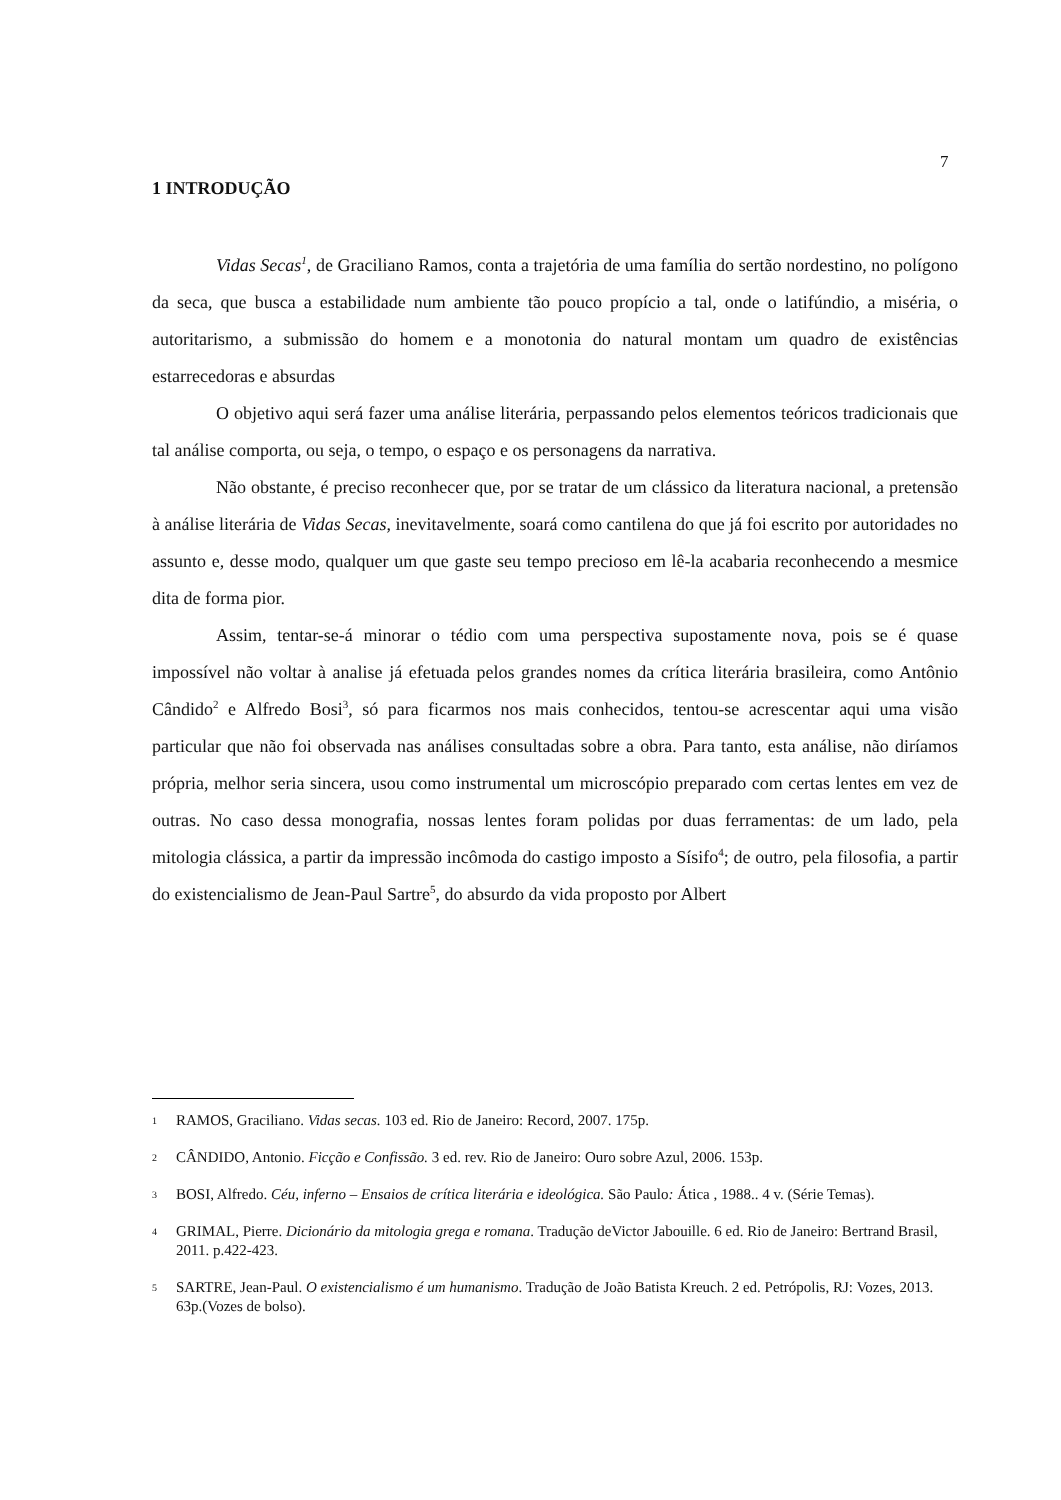7
1 INTRODUÇÃO
Vidas Secas<sup>1</sup>, de Graciliano Ramos, conta a trajetória de uma família do sertão nordestino, no polígono da seca, que busca a estabilidade num ambiente tão pouco propício a tal, onde o latifúndio, a miséria, o autoritarismo, a submissão do homem e a monotonia do natural montam um quadro de existências estarrecedoras e absurdas
O objetivo aqui será fazer uma análise literária, perpassando pelos elementos teóricos tradicionais que tal análise comporta, ou seja, o tempo, o espaço e os personagens da narrativa.
Não obstante, é preciso reconhecer que, por se tratar de um clássico da literatura nacional, a pretensão à análise literária de Vidas Secas, inevitavelmente, soará como cantilena do que já foi escrito por autoridades no assunto e, desse modo, qualquer um que gaste seu tempo precioso em lê-la acabaria reconhecendo a mesmice dita de forma pior.
Assim, tentar-se-á minorar o tédio com uma perspectiva supostamente nova, pois se é quase impossível não voltar à analise já efetuada pelos grandes nomes da crítica literária brasileira, como Antônio Cândido<sup>2</sup> e Alfredo Bosi<sup>3</sup>, só para ficarmos nos mais conhecidos, tentou-se acrescentar aqui uma visão particular que não foi observada nas análises consultadas sobre a obra. Para tanto, esta análise, não diríamos própria, melhor seria sincera, usou como instrumental um microscópio preparado com certas lentes em vez de outras. No caso dessa monografia, nossas lentes foram polidas por duas ferramentas: de um lado, pela mitologia clássica, a partir da impressão incômoda do castigo imposto a Sísifo<sup>4</sup>; de outro, pela filosofia, a partir do existencialismo de Jean-Paul Sartre<sup>5</sup>, do absurdo da vida proposto por Albert
1 RAMOS, Graciliano. Vidas secas. 103 ed. Rio de Janeiro: Record, 2007. 175p.
2 CÂNDIDO, Antonio. Ficção e Confissão. 3 ed. rev. Rio de Janeiro: Ouro sobre Azul, 2006. 153p.
3 BOSI, Alfredo. Céu, inferno – Ensaios de crítica literária e ideológica. São Paulo: Ática , 1988.. 4 v. (Série Temas).
4 GRIMAL, Pierre. Dicionário da mitologia grega e romana. Tradução deVictor Jabouille. 6 ed. Rio de Janeiro: Bertrand Brasil, 2011. p.422-423.
5 SARTRE, Jean-Paul. O existencialismo é um humanismo. Tradução de João Batista Kreuch. 2 ed. Petrópolis, RJ: Vozes, 2013. 63p.(Vozes de bolso).